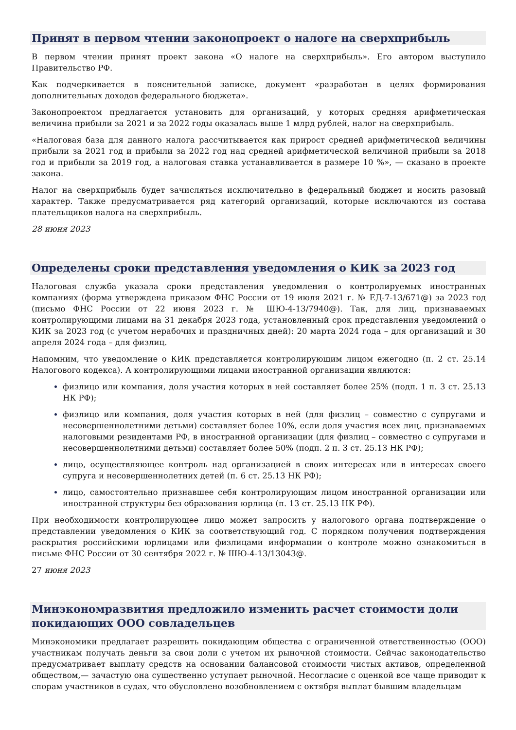Принят в первом чтении законопроект о налоге на сверхприбыль
В первом чтении принят проект закона «О налоге на сверхприбыль». Его автором выступило Правительство РФ.
Как подчеркивается в пояснительной записке, документ «разработан в целях формирования дополнительных доходов федерального бюджета».
Законопроектом предлагается установить для организаций, у которых средняя арифметическая величина прибыли за 2021 и за 2022 годы оказалась выше 1 млрд рублей, налог на сверхприбыль.
«Налоговая база для данного налога рассчитывается как прирост средней арифметической величины прибыли за 2021 год и прибыли за 2022 год над средней арифметической величиной прибыли за 2018 год и прибыли за 2019 год, а налоговая ставка устанавливается в размере 10 %», — сказано в проекте закона.
Налог на сверхприбыль будет зачисляться исключительно в федеральный бюджет и носить разовый характер. Также предусматривается ряд категорий организаций, которые исключаются из состава плательщиков налога на сверхприбыль.
28 июня 2023
Определены сроки представления уведомления о КИК за 2023 год
Налоговая служба указала сроки представления уведомления о контролируемых иностранных компаниях (форма утверждена приказом ФНС России от 19 июля 2021 г. № ЕД-7-13/671@) за 2023 год (письмо ФНС России от 22 июня 2023 г. № ШЮ-4-13/7940@). Так, для лиц, признаваемых контролирующими лицами на 31 декабря 2023 года, установленный срок представления уведомлений о КИК за 2023 год (с учетом нерабочих и праздничных дней): 20 марта 2024 года – для организаций и 30 апреля 2024 года – для физлиц.
Напомним, что уведомление о КИК представляется контролирующим лицом ежегодно (п. 2 ст. 25.14 Налогового кодекса). А контролирующими лицами иностранной организации являются:
физлицо или компания, доля участия которых в ней составляет более 25% (подп. 1 п. 3 ст. 25.13 НК РФ);
физлицо или компания, доля участия которых в ней (для физлиц – совместно с супругами и несовершеннолетними детьми) составляет более 10%, если доля участия всех лиц, признаваемых налоговыми резидентами РФ, в иностранной организации (для физлиц – совместно с супругами и несовершеннолетними детьми) составляет более 50% (подп. 2 п. 3 ст. 25.13 НК РФ);
лицо, осуществляющее контроль над организацией в своих интересах или в интересах своего супруга и несовершеннолетних детей (п. 6 ст. 25.13 НК РФ);
лицо, самостоятельно признавшее себя контролирующим лицом иностранной организации или иностранной структуры без образования юрлица (п. 13 ст. 25.13 НК РФ).
При необходимости контролирующее лицо может запросить у налогового органа подтверждение о представлении уведомления о КИК за соответствующий год. С порядком получения подтверждения раскрытия российскими юрлицами или физлицами информации о контроле можно ознакомиться в письме ФНС России от 30 сентября 2022 г. № ШЮ-4-13/13043@.
27 июня 2023
Минэкономразвития предложило изменить расчет стоимости доли покидающих ООО совладельцев
Минэкономики предлагает разрешить покидающим общества с ограниченной ответственностью (ООО) участникам получать деньги за свои доли с учетом их рыночной стоимости. Сейчас законодательство предусматривает выплату средств на основании балансовой стоимости чистых активов, определенной обществом,— зачастую она существенно уступает рыночной. Несогласие с оценкой все чаще приводит к спорам участников в судах, что обусловлено возобновлением с октября выплат бывшим владельцам